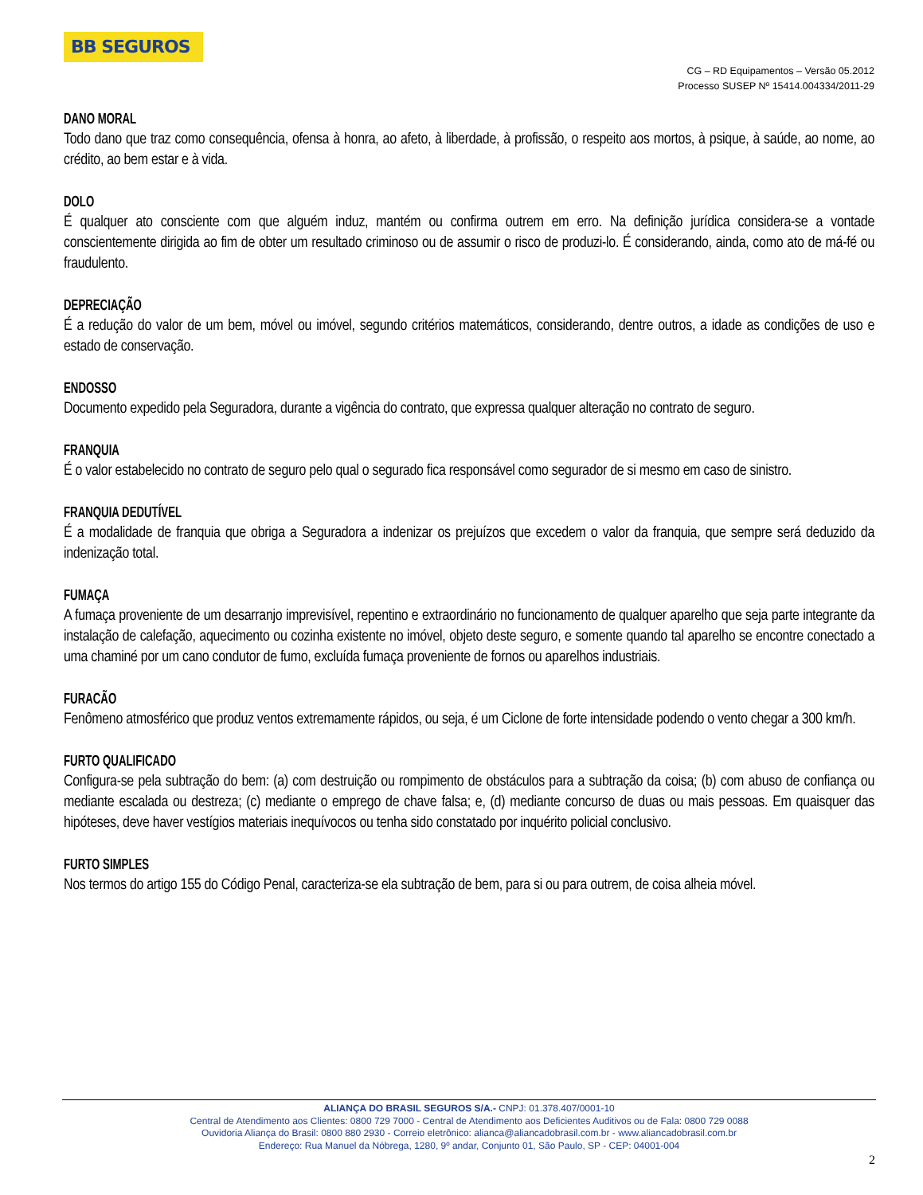BB SEGUROS
CG – RD Equipamentos – Versão 05.2012
Processo SUSEP Nº 15414.004334/2011-29
DANO MORAL
Todo dano que traz como consequência, ofensa à honra, ao afeto, à liberdade, à profissão, o respeito aos mortos, à psique, à saúde, ao nome, ao crédito, ao bem estar e à vida.
DOLO
É qualquer ato consciente com que alguém induz, mantém ou confirma outrem em erro. Na definição jurídica considera-se a vontade conscientemente dirigida ao fim de obter um resultado criminoso ou de assumir o risco de produzi-lo. É considerando, ainda, como ato de má-fé ou fraudulento.
DEPRECIAÇÃO
É a redução do valor de um bem, móvel ou imóvel, segundo critérios matemáticos, considerando, dentre outros, a idade as condições de uso e estado de conservação.
ENDOSSO
Documento expedido pela Seguradora, durante a vigência do contrato, que expressa qualquer alteração no contrato de seguro.
FRANQUIA
É o valor estabelecido no contrato de seguro pelo qual o segurado fica responsável como segurador de si mesmo em caso de sinistro.
FRANQUIA DEDUTÍVEL
É a modalidade de franquia que obriga a Seguradora a indenizar os prejuízos que excedem o valor da franquia, que sempre será deduzido da indenização total.
FUMAÇA
A fumaça proveniente de um desarranjo imprevisível, repentino e extraordinário no funcionamento de qualquer aparelho que seja parte integrante da instalação de calefação, aquecimento ou cozinha existente no imóvel, objeto deste seguro, e somente quando tal aparelho se encontre conectado a uma chaminé por um cano condutor de fumo, excluída fumaça proveniente de fornos ou aparelhos industriais.
FURACÃO
Fenômeno atmosférico que produz ventos extremamente rápidos, ou seja, é um Ciclone de forte intensidade podendo o vento chegar a 300 km/h.
FURTO QUALIFICADO
Configura-se pela subtração do bem: (a) com destruição ou rompimento de obstáculos para a subtração da coisa; (b) com abuso de confiança ou mediante escalada ou destreza; (c) mediante o emprego de chave falsa; e, (d) mediante concurso de duas ou mais pessoas. Em quaisquer das hipóteses, deve haver vestígios materiais inequívocos ou tenha sido constatado por inquérito policial conclusivo.
FURTO SIMPLES
Nos termos do artigo 155 do Código Penal, caracteriza-se ela subtração de bem, para si ou para outrem, de coisa alheia móvel.
ALIANÇA DO BRASIL SEGUROS S/A.- CNPJ: 01.378.407/0001-10
Central de Atendimento aos Clientes: 0800 729 7000 - Central de Atendimento aos Deficientes Auditivos ou de Fala: 0800 729 0088
Ouvidoria Aliança do Brasil: 0800 880 2930 - Correio eletrônico: alianca@aliancadobrasil.com.br - www.aliancadobrasil.com.br
Endereço: Rua Manuel da Nóbrega, 1280, 9º andar, Conjunto 01, São Paulo, SP - CEP: 04001-004
2